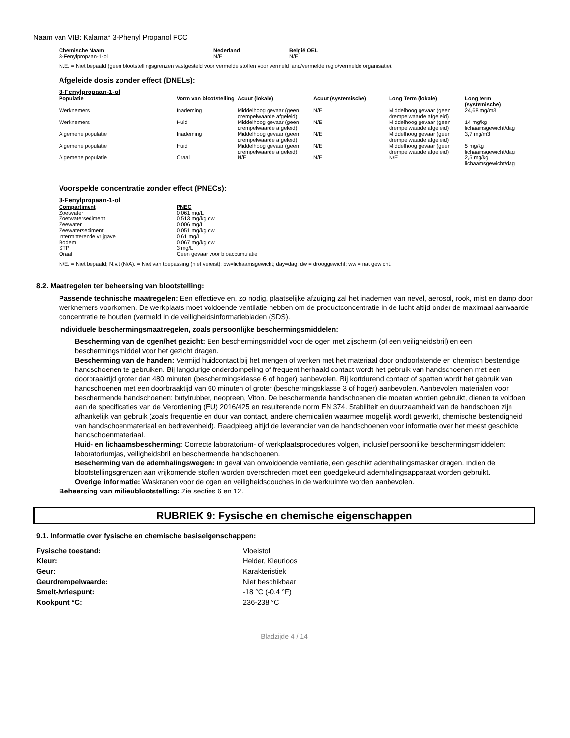Naam van VIB: Kalama* 3-Phenyl Propanol FCC
| Chemische Naam | Nederland | België OEL |
| --- | --- | --- |
| 3-Fenylpropaan-1-ol | N/E | N/E |
N.E. = Niet bepaald (geen blootstellingsgrenzen vastgesteld voor vermelde stoffen voor vermeld land/vermelde regio/vermelde organisatie).
Afgeleide dosis zonder effect (DNELs):
3-Fenylpropaan-1-ol
| Populatie | Vorm van blootstelling | Acuut (lokale) | Acuut (systemische) | Long Term (lokale) | Long term (systemische) |
| --- | --- | --- | --- | --- | --- |
| Werknemers | Inademing | Middelhoog gevaar (geen drempelwaarde afgeleid) | N/E | Middelhoog gevaar (geen drempelwaarde afgeleid) | 24,68 mg/m3 |
| Werknemers | Huid | Middelhoog gevaar (geen drempelwaarde afgeleid) | N/E | Middelhoog gevaar (geen drempelwaarde afgeleid) | 14 mg/kg lichaamsgewicht/dag |
| Algemene populatie | Inademing | Middelhoog gevaar (geen drempelwaarde afgeleid) | N/E | Middelhoog gevaar (geen drempelwaarde afgeleid) | 3,7 mg/m3 |
| Algemene populatie | Huid | Middelhoog gevaar (geen drempelwaarde afgeleid) | N/E | Middelhoog gevaar (geen drempelwaarde afgeleid) | 5 mg/kg lichaamsgewicht/dag |
| Algemene populatie | Oraal | N/E | N/E | N/E | 2,5 mg/kg lichaamsgewicht/dag |
Voorspelde concentratie zonder effect (PNECs):
3-Fenylpropaan-1-ol
| Compartiment | PNEC |
| --- | --- |
| Zoetwater | 0,061 mg/L |
| Zoetwatersediment | 0,513 mg/kg dw |
| Zeewater | 0,006 mg/L |
| Zeewatersediment | 0,051 mg/kg dw |
| Intermitterende vrijgave | 0,61 mg/L |
| Bodem | 0,067 mg/kg dw |
| STP | 3 mg/L |
| Oraal | Geen gevaar voor bioaccumulatie |
N/E. = Niet bepaald; N.v.t (N/A). = Niet van toepassing (niet vereist); bw=lichaamsgewicht; day=dag; dw = drooggewicht; ww = nat gewicht.
8.2. Maatregelen ter beheersing van blootstelling:
Passende technische maatregelen: Een effectieve en, zo nodig, plaatselijke afzuiging zal het inademen van nevel, aerosol, rook, mist en damp door werknemers voorkomen. De werkplaats moet voldoende ventilatie hebben om de productconcentratie in de lucht altijd onder de maximaal aanvaarde concentratie te houden (vermeld in de veiligheidsinformatiebladen (SDS).
Individuele beschermingsmaatregelen, zoals persoonlijke beschermingsmiddelen:
Bescherming van de ogen/het gezicht: Een beschermingsmiddel voor de ogen met zijscherm (of een veiligheidsbril) en een beschermingsmiddel voor het gezicht dragen.
Bescherming van de handen: Vermijd huidcontact bij het mengen of werken met het materiaal door ondoorlatende en chemisch bestendige handschoenen te gebruiken. Bij langdurige onderdompeling of frequent herhaald contact wordt het gebruik van handschoenen met een doorbraaktijd groter dan 480 minuten (beschermingsklasse 6 of hoger) aanbevolen. Bij kortdurend contact of spatten wordt het gebruik van handschoenen met een doorbraaktijd van 60 minuten of groter (beschermingsklasse 3 of hoger) aanbevolen. Aanbevolen materialen voor beschermende handschoenen: butylrubber, neopreen, Viton. De beschermende handschoenen die moeten worden gebruikt, dienen te voldoen aan de specificaties van de Verordening (EU) 2016/425 en resulterende norm EN 374. Stabiliteit en duurzaamheid van de handschoen zijn afhankelijk van gebruik (zoals frequentie en duur van contact, andere chemicaliën waarmee mogelijk wordt gewerkt, chemische bestendigheid van handschoenmateriaal en bedrevenheid). Raadpleeg altijd de leverancier van de handschoenen voor informatie over het meest geschikte handschoenmateriaal.
Huid- en lichaamsbescherming: Correcte laboratorium- of werkplaatsprocedures volgen, inclusief persoonlijke beschermingsmiddelen: laboratoriumjas, veiligheidsbril en beschermende handschoenen.
Bescherming van de ademhalingswegen: In geval van onvoldoende ventilatie, een geschikt ademhalingsmasker dragen. Indien de blootstellingsgrenzen aan vrijkomende stoffen worden overschreden moet een goedgekeurd ademhalingsapparaat worden gebruikt.
Overige informatie: Waskranen voor de ogen en veiligheidsdouches in de werkruimte worden aanbevolen.
Beheersing van milieublootstelling: Zie secties 6 en 12.
RUBRIEK 9: Fysische en chemische eigenschappen
9.1. Informatie over fysische en chemische basiseigenschappen:
| Fysische toestand: | Vloeistof |
| Kleur: | Helder, Kleurloos |
| Geur: | Karakteristiek |
| Geurdrempelwaarde: | Niet beschikbaar |
| Smelt-/vriespunt: | -18 °C (-0.4 °F) |
| Kookpunt °C: | 236-238 °C |
Bladzijde 4 / 14